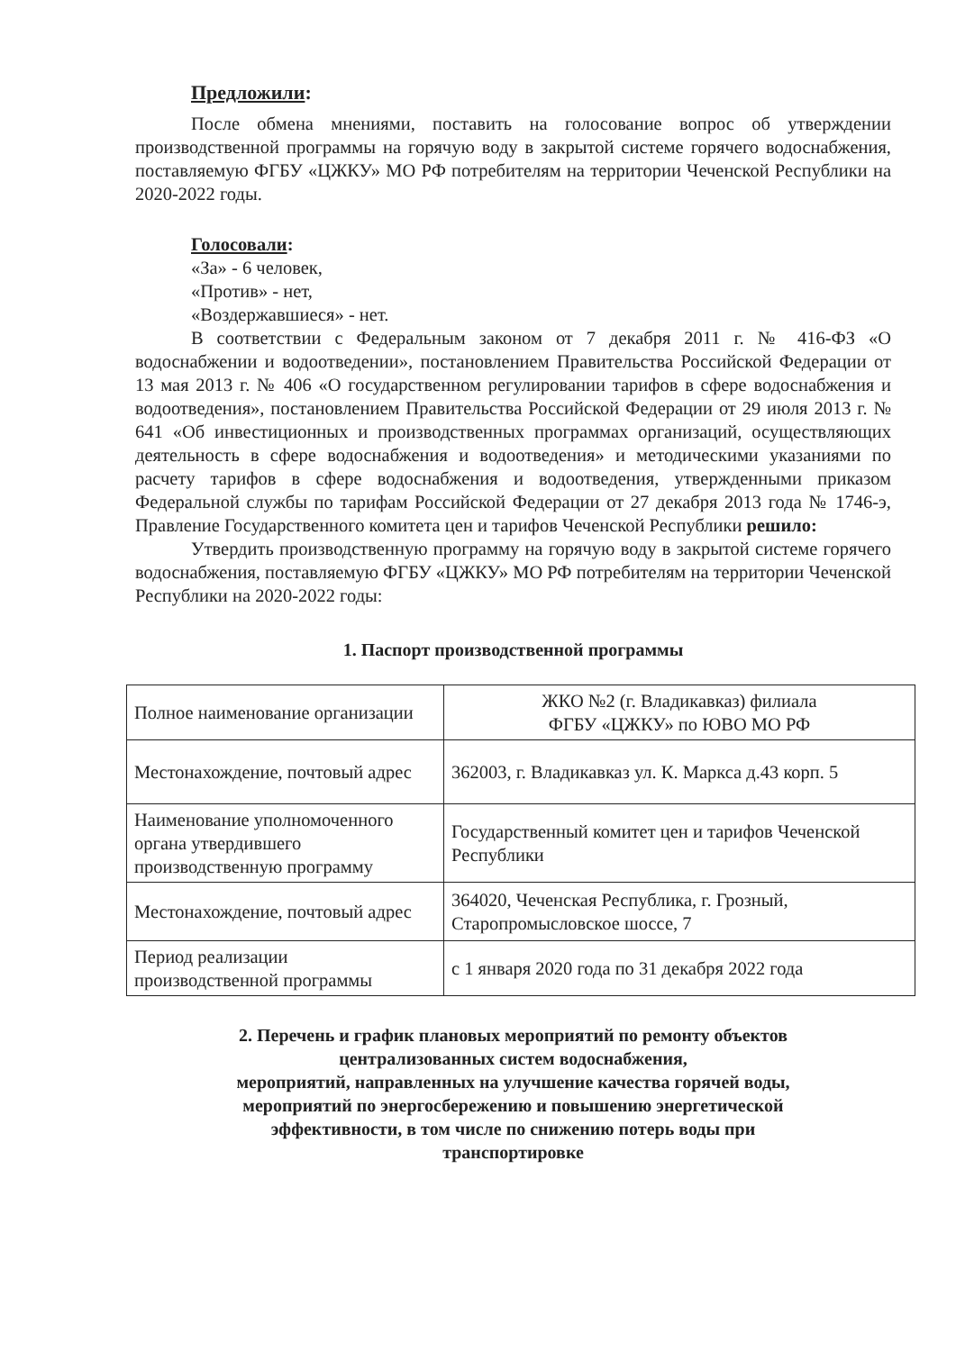Предложили:
После обмена мнениями, поставить на голосование вопрос об утверждении производственной программы на горячую воду в закрытой системе горячего водоснабжения, поставляемую ФГБУ «ЦЖКУ» МО РФ потребителям на территории Чеченской Республики на 2020-2022 годы.
Голосовали:
«За» - 6 человек,
«Против» - нет,
«Воздержавшиеся» - нет.
В соответствии с Федеральным законом от 7 декабря 2011 г. № 416-ФЗ «О водоснабжении и водоотведении», постановлением Правительства Российской Федерации от 13 мая 2013 г. № 406 «О государственном регулировании тарифов в сфере водоснабжения и водоотведения», постановлением Правительства Российской Федерации от 29 июля 2013 г. № 641 «Об инвестиционных и производственных программах организаций, осуществляющих деятельность в сфере водоснабжения и водоотведения» и методическими указаниями по расчету тарифов в сфере водоснабжения и водоотведения, утвержденными приказом Федеральной службы по тарифам Российской Федерации от 27 декабря 2013 года № 1746-э, Правление Государственного комитета цен и тарифов Чеченской Республики решило:
Утвердить производственную программу на горячую воду в закрытой системе горячего водоснабжения, поставляемую ФГБУ «ЦЖКУ» МО РФ потребителям на территории Чеченской Республики на 2020-2022 годы:
1. Паспорт производственной программы
| Полное наименование организации | ЖКО №2 (г. Владикавказ) филиала ФГБУ «ЦЖКУ» по ЮВО МО РФ |
| Местонахождение, почтовый адрес | 362003, г. Владикавказ ул. К. Маркса д.43 корп. 5 |
| Наименование уполномоченного органа утвердившего производственную программу | Государственный комитет цен и тарифов Чеченской Республики |
| Местонахождение, почтовый адрес | 364020, Чеченская Республика, г. Грозный, Старопромысловское шоссе, 7 |
| Период реализации производственной программы | с 1 января 2020 года по 31 декабря 2022 года |
2. Перечень и график плановых мероприятий по ремонту объектов
централизованных систем водоснабжения,
мероприятий, направленных на улучшение качества горячей воды,
мероприятий по энергосбережению и повышению энергетической
эффективности, в том числе по снижению потерь воды при
транспортировке